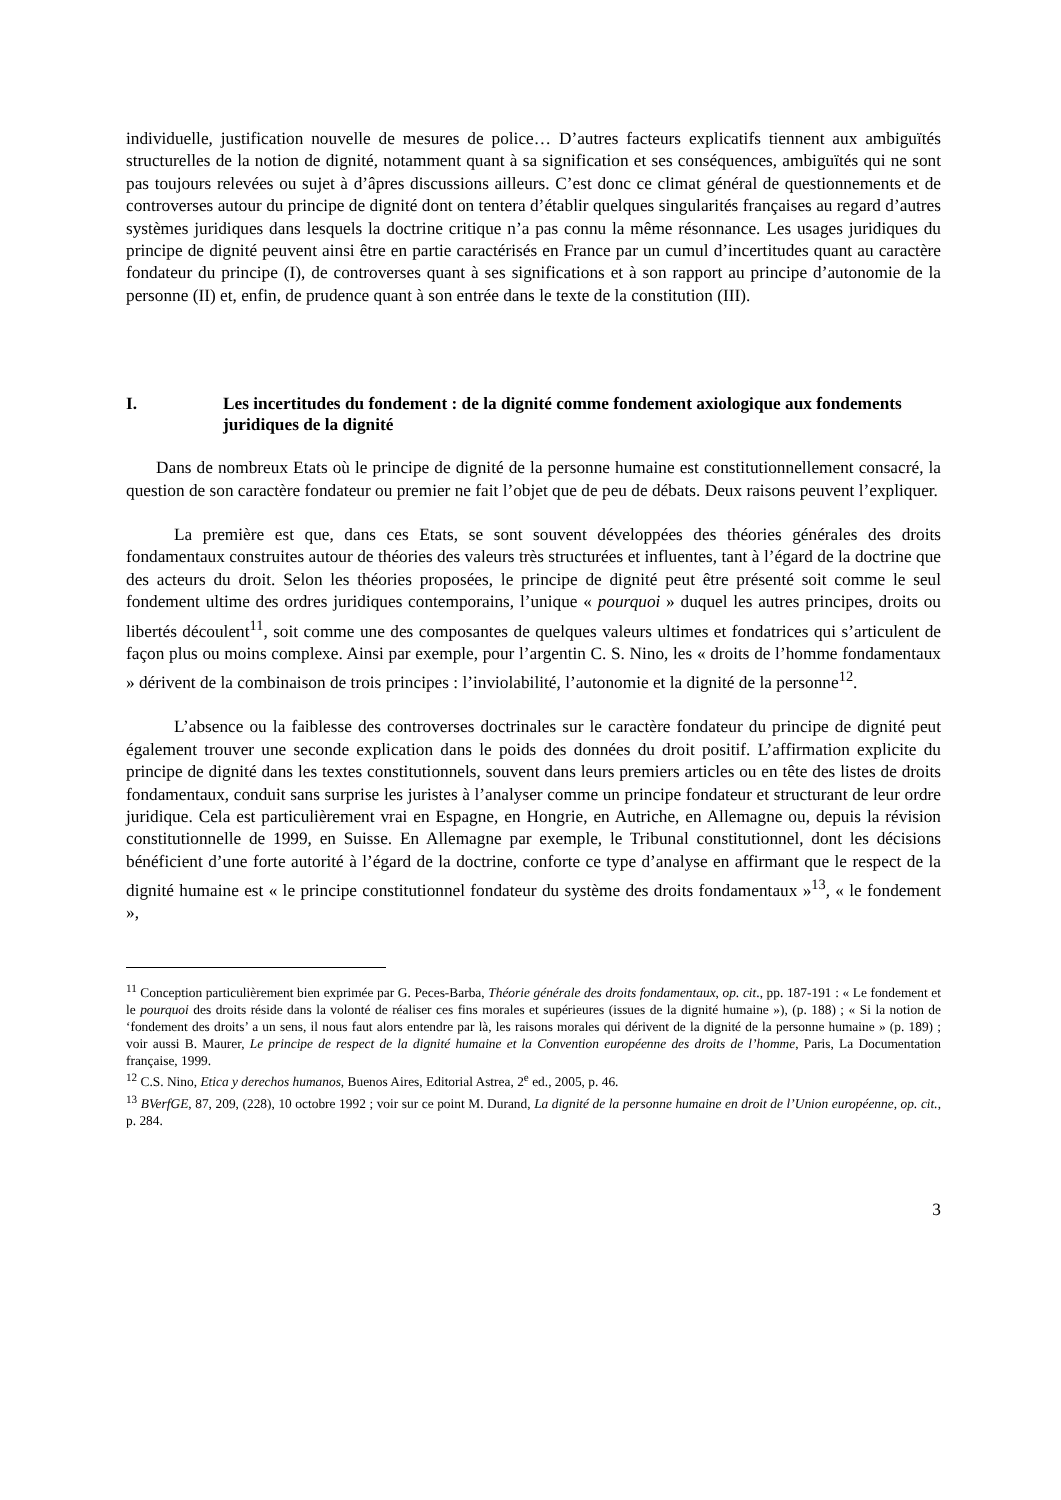individuelle, justification nouvelle de mesures de police… D’autres facteurs explicatifs tiennent aux ambiguïtés structurelles de la notion de dignité, notamment quant à sa signification et ses conséquences, ambiguïtés qui ne sont pas toujours relevées ou sujet à d’âpres discussions ailleurs. C’est donc ce climat général de questionnements et de controverses autour du principe de dignité dont on tentera d’établir quelques singularités françaises au regard d’autres systèmes juridiques dans lesquels la doctrine critique n’a pas connu la même résonnance. Les usages juridiques du principe de dignité peuvent ainsi être en partie caractérisés en France par un cumul d’incertitudes quant au caractère fondateur du principe (I), de controverses quant à ses significations et à son rapport au principe d’autonomie de la personne (II) et, enfin, de prudence quant à son entrée dans le texte de la constitution (III).
I. Les incertitudes du fondement : de la dignité comme fondement axiologique aux fondements juridiques de la dignité
Dans de nombreux Etats où le principe de dignité de la personne humaine est constitutionnellement consacré, la question de son caractère fondateur ou premier ne fait l’objet que de peu de débats. Deux raisons peuvent l’expliquer.
La première est que, dans ces Etats, se sont souvent développées des théories générales des droits fondamentaux construites autour de théories des valeurs très structurées et influentes, tant à l’égard de la doctrine que des acteurs du droit. Selon les théories proposées, le principe de dignité peut être présenté soit comme le seul fondement ultime des ordres juridiques contemporains, l’unique « pourquoi » duquel les autres principes, droits ou libertés découlent<sup>11</sup>, soit comme une des composantes de quelques valeurs ultimes et fondatrices qui s’articulent de façon plus ou moins complexe. Ainsi par exemple, pour l’argentin C. S. Nino, les « droits de l’homme fondamentaux » dérivent de la combinaison de trois principes : l’inviolabilité, l’autonomie et la dignité de la personne<sup>12</sup>.
L’absence ou la faiblesse des controverses doctrinales sur le caractère fondateur du principe de dignité peut également trouver une seconde explication dans le poids des données du droit positif. L’affirmation explicite du principe de dignité dans les textes constitutionnels, souvent dans leurs premiers articles ou en tête des listes de droits fondamentaux, conduit sans surprise les juristes à l’analyser comme un principe fondateur et structurant de leur ordre juridique. Cela est particulièrement vrai en Espagne, en Hongrie, en Autriche, en Allemagne ou, depuis la révision constitutionnelle de 1999, en Suisse. En Allemagne par exemple, le Tribunal constitutionnel, dont les décisions bénéficient d’une forte autorité à l’égard de la doctrine, conforte ce type d’analyse en affirmant que le respect de la dignité humaine est « le principe constitutionnel fondateur du système des droits fondamentaux »<sup>13</sup>, « le fondement »,
<sup>11</sup> Conception particulièrement bien exprimée par G. Peces-Barba, Théorie générale des droits fondamentaux, op. cit., pp. 187-191 : « Le fondement et le pourquoi des droits réside dans la volonté de réaliser ces fins morales et supérieures (issues de la dignité humaine »), (p. 188) ; « Si la notion de ‘fondement des droits’ a un sens, il nous faut alors entendre par là, les raisons morales qui dérivent de la dignité de la personne humaine » (p. 189) ; voir aussi B. Maurer, Le principe de respect de la dignité humaine et la Convention européenne des droits de l’homme, Paris, La Documentation française, 1999.
<sup>12</sup> C.S. Nino, Etica y derechos humanos, Buenos Aires, Editorial Astrea, 2<sup>e</sup> ed., 2005, p. 46.
<sup>13</sup> BVerfGE, 87, 209, (228), 10 octobre 1992 ; voir sur ce point M. Durand, La dignité de la personne humaine en droit de l’Union européenne, op. cit., p. 284.
3